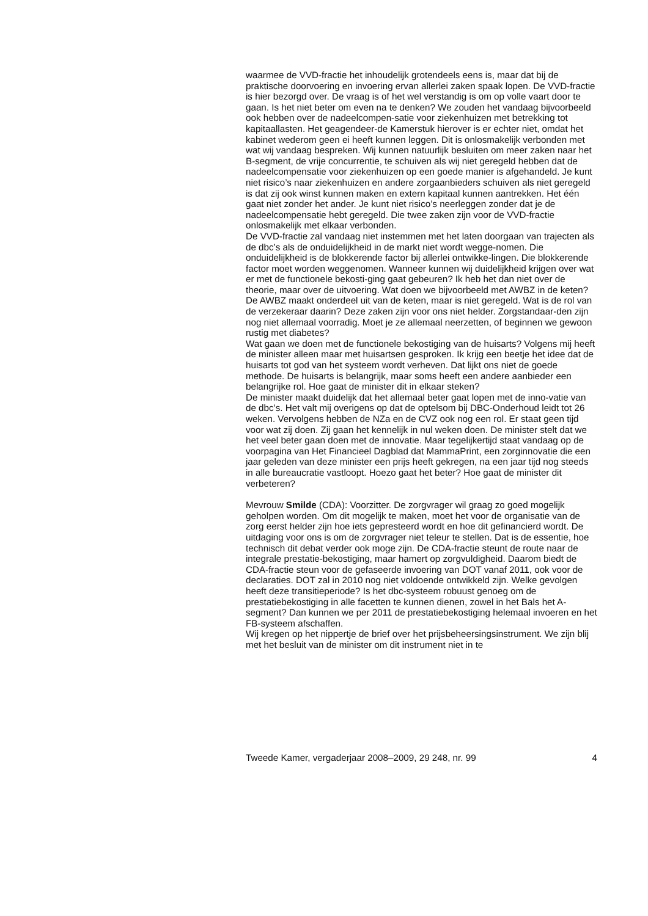waarmee de VVD-fractie het inhoudelijk grotendeels eens is, maar dat bij de praktische doorvoering en invoering ervan allerlei zaken spaak lopen. De VVD-fractie is hier bezorgd over. De vraag is of het wel verstandig is om op volle vaart door te gaan. Is het niet beter om even na te denken? We zouden het vandaag bijvoorbeeld ook hebben over de nadeelcompen-satie voor ziekenhuizen met betrekking tot kapitaallasten. Het geagendeer-de Kamerstuk hierover is er echter niet, omdat het kabinet wederom geen ei heeft kunnen leggen. Dit is onlosmakelijk verbonden met wat wij vandaag bespreken. Wij kunnen natuurlijk besluiten om meer zaken naar het B-segment, de vrije concurrentie, te schuiven als wij niet geregeld hebben dat de nadeelcompensatie voor ziekenhuizen op een goede manier is afgehandeld. Je kunt niet risico’s naar ziekenhuizen en andere zorgaanbieders schuiven als niet geregeld is dat zij ook winst kunnen maken en extern kapitaal kunnen aantrekken. Het één gaat niet zonder het ander. Je kunt niet risico’s neerleggen zonder dat je de nadeelcompensatie hebt geregeld. Die twee zaken zijn voor de VVD-fractie onlosmakelijk met elkaar verbonden.
De VVD-fractie zal vandaag niet instemmen met het laten doorgaan van trajecten als de dbc’s als de onduidelijkheid in de markt niet wordt wegge-nomen. Die onduidelijkheid is de blokkerende factor bij allerlei ontwikke-lingen. Die blokkerende factor moet worden weggenomen. Wanneer kunnen wij duidelijkheid krijgen over wat er met de functionele bekosti-ging gaat gebeuren? Ik heb het dan niet over de theorie, maar over de uitvoering. Wat doen we bijvoorbeeld met AWBZ in de keten? De AWBZ maakt onderdeel uit van de keten, maar is niet geregeld. Wat is de rol van de verzekeraar daarin? Deze zaken zijn voor ons niet helder. Zorgstandaar-den zijn nog niet allemaal voorradig. Moet je ze allemaal neerzetten, of beginnen we gewoon rustig met diabetes?
Wat gaan we doen met de functionele bekostiging van de huisarts? Volgens mij heeft de minister alleen maar met huisartsen gesproken. Ik krijg een beetje het idee dat de huisarts tot god van het systeem wordt verheven. Dat lijkt ons niet de goede methode. De huisarts is belangrijk, maar soms heeft een andere aanbieder een belangrijke rol. Hoe gaat de minister dit in elkaar steken?
De minister maakt duidelijk dat het allemaal beter gaat lopen met de inno-vatie van de dbc’s. Het valt mij overigens op dat de optelsom bij DBC-Onderhoud leidt tot 26 weken. Vervolgens hebben de NZa en de CVZ ook nog een rol. Er staat geen tijd voor wat zij doen. Zij gaan het kennelijk in nul weken doen. De minister stelt dat we het veel beter gaan doen met de innovatie. Maar tegelijkertijd staat vandaag op de voorpagina van Het Financieel Dagblad dat MammaPrint, een zorginnovatie die een jaar geleden van deze minister een prijs heeft gekregen, na een jaar tijd nog steeds in alle bureaucratie vastloopt. Hoezo gaat het beter? Hoe gaat de minister dit verbeteren?
Mevrouw Smilde (CDA): Voorzitter. De zorgvrager wil graag zo goed mogelijk geholpen worden. Om dit mogelijk te maken, moet het voor de organisatie van de zorg eerst helder zijn hoe iets gepresteerd wordt en hoe dit gefinancierd wordt. De uitdaging voor ons is om de zorgvrager niet teleur te stellen. Dat is de essentie, hoe technisch dit debat verder ook moge zijn. De CDA-fractie steunt de route naar de integrale prestatie-bekostiging, maar hamert op zorgvuldigheid. Daarom biedt de CDA-fractie steun voor de gefaseerde invoering van DOT vanaf 2011, ook voor de declaraties. DOT zal in 2010 nog niet voldoende ontwikkeld zijn. Welke gevolgen heeft deze transitieperiode? Is het dbc-systeem robuust genoeg om de prestatiebekostiging in alle facetten te kunnen dienen, zowel in het Bals het A-segment? Dan kunnen we per 2011 de prestatiebekostiging helemaal invoeren en het FB-systeem afschaffen.
Wij kregen op het nippertje de brief over het prijsbeheersingsinstrument. We zijn blij met het besluit van de minister om dit instrument niet in te
Tweede Kamer, vergaderjaar 2008–2009, 29 248, nr. 99 4